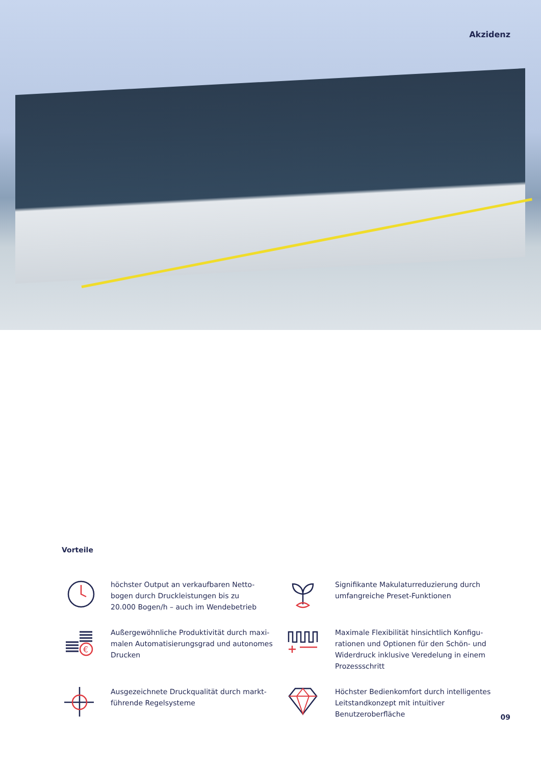Akzidenz
Vorteile
höchster Output an verkaufbaren Netto-
bogen durch Druckleistungen bis zu
20.000 Bogen/h – auch im Wendebetrieb
Signifikante Makulaturreduzierung durch
umfangreiche Preset-Funktionen
€
Außergewöhnliche Produktivität durch maxi-
malen Automatisierungsgrad und autonomes
Drucken
Maximale Flexibilität hinsichtlich Konfigu-
rationen und Optionen für den Schön- und
Widerdruck inklusive Veredelung in einem
Prozessschritt
Ausgezeichnete Druckqualität durch markt-
führende Regelsysteme
Höchster Bedienkomfort durch intelligentes
Leitstandkonzept mit intuitiver
Benutzeroberfläche
09